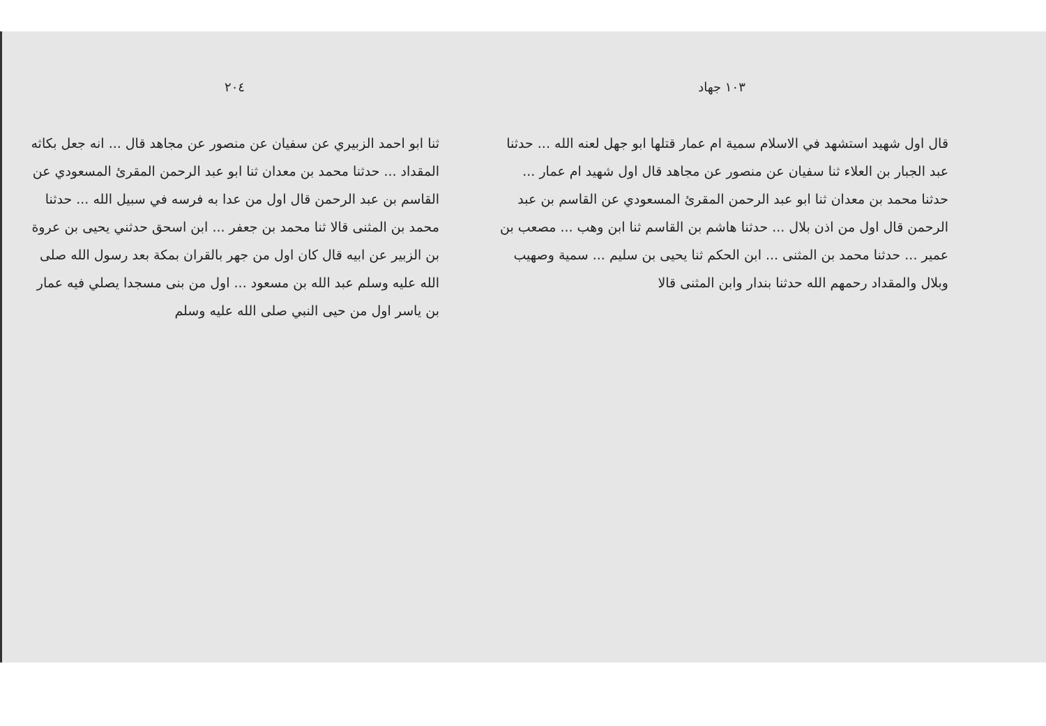١٠٣ جهاد
قال اول شهيد استشهد في الاسلام سمية ام عمار قتلها ابو جهل لعنه الله ... حدثنا عبد الجبار بن العلاء ثنا سفيان عن منصور عن مجاهد قال اول شهيد ام عمار ... حدثنا محمد بن معدان ثنا ابو عبد الرحمن المقرئ المسعودي عن القاسم بن عبد الرحمن قال اول من اذن بلال ... حدثنا هاشم بن القاسم ثنا ابن وهب ... مصعب بن عمير ... حدثنا محمد بن المثنى ... ابن الحكم ثنا يحيى بن سليم ... سمية وصهيب وبلال والمقداد رحمهم الله حدثنا بندار وابن المثنى قالا
٢٠٤
ثنا ابو احمد الزبيري عن سفيان عن منصور عن مجاهد قال ... انه جعل بكاثه المقداد ... حدثنا محمد بن معدان ثنا ابو عبد الرحمن المقرئ المسعودي عن القاسم بن عبد الرحمن قال اول من عدا به فرسه في سبيل الله ... حدثنا محمد بن المثنى قالا ثنا محمد بن جعفر ... ابن اسحق حدثني يحيى بن عروة بن الزبير عن ابيه قال كان اول من جهر بالقران بمكة بعد رسول الله صلى الله عليه وسلم عبد الله بن مسعود ... اول من بنى مسجدا يصلي فيه عمار بن ياسر اول من حيى النبي صلى الله عليه وسلم